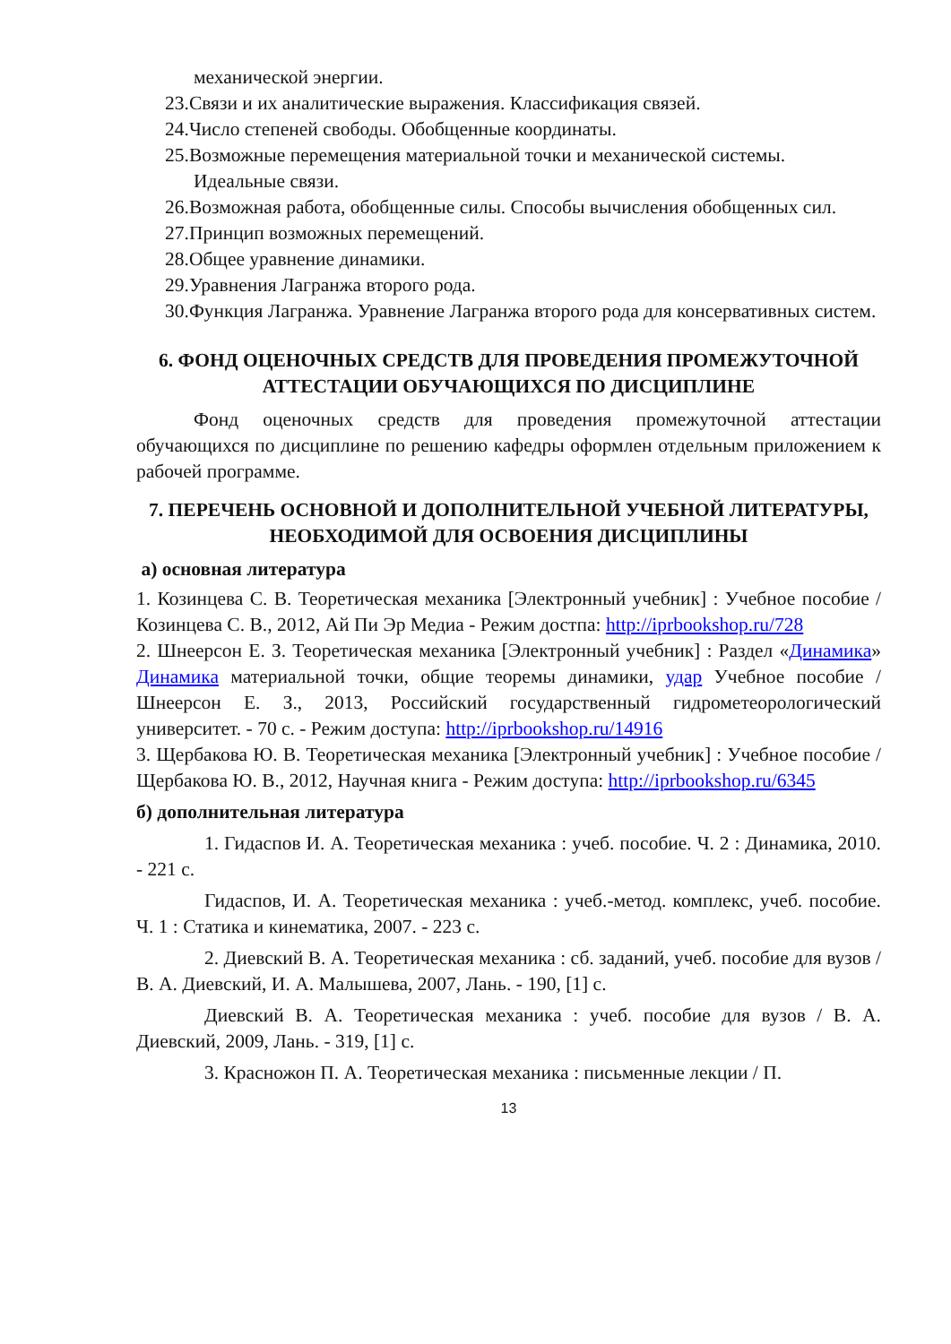механической энергии.
23.Связи и их аналитические выражения. Классификация связей.
24.Число степеней свободы. Обобщенные координаты.
25.Возможные перемещения материальной точки и механической системы. Идеальные связи.
26.Возможная работа, обобщенные силы. Способы вычисления обобщенных сил.
27.Принцип возможных перемещений.
28.Общее уравнение динамики.
29.Уравнения Лагранжа второго рода.
30.Функция Лагранжа. Уравнение Лагранжа второго рода для консервативных систем.
6. ФОНД ОЦЕНОЧНЫХ СРЕДСТВ ДЛЯ ПРОВЕДЕНИЯ ПРОМЕЖУТОЧНОЙ АТТЕСТАЦИИ ОБУЧАЮЩИХСЯ ПО ДИСЦИПЛИНЕ
Фонд оценочных средств для проведения промежуточной аттестации обучающихся по дисциплине по решению кафедры оформлен отдельным приложением к рабочей программе.
7. ПЕРЕЧЕНЬ ОСНОВНОЙ И ДОПОЛНИТЕЛЬНОЙ УЧЕБНОЙ ЛИТЕРАТУРЫ, НЕОБХОДИМОЙ ДЛЯ ОСВОЕНИЯ ДИСЦИПЛИНЫ
а) основная литература
1. Козинцева С. В. Теоретическая механика [Электронный учебник] : Учебное пособие / Козинцева С. В., 2012, Ай Пи Эр Медиа - Режим достпа: http://iprbookshop.ru/728
2. Шнеерсон Е. З. Теоретическая механика [Электронный учебник] : Раздел «Динамика» Динамика материальной точки, общие теоремы динамики, удар Учебное пособие / Шнеерсон Е. З., 2013, Российский государственный гидрометеорологический университет. - 70 с. - Режим доступа: http://iprbookshop.ru/14916
3. Щербакова Ю. В. Теоретическая механика [Электронный учебник] : Учебное пособие / Щербакова Ю. В., 2012, Научная книга - Режим доступа: http://iprbookshop.ru/6345
б) дополнительная литература
1. Гидаспов И. А. Теоретическая механика : учеб. пособие. Ч. 2 : Динамика, 2010. - 221 с.
Гидаспов, И. А. Теоретическая механика : учеб.-метод. комплекс, учеб. пособие. Ч. 1 : Статика и кинематика, 2007. - 223 с.
2. Диевский В. А. Теоретическая механика : сб. заданий, учеб. пособие для вузов / В. А. Диевский, И. А. Малышева, 2007, Лань. - 190, [1] с.
Диевский В. А. Теоретическая механика : учеб. пособие для вузов / В. А. Диевский, 2009, Лань. - 319, [1] с.
3. Красножон П. А. Теоретическая механика : письменные лекции / П.
13